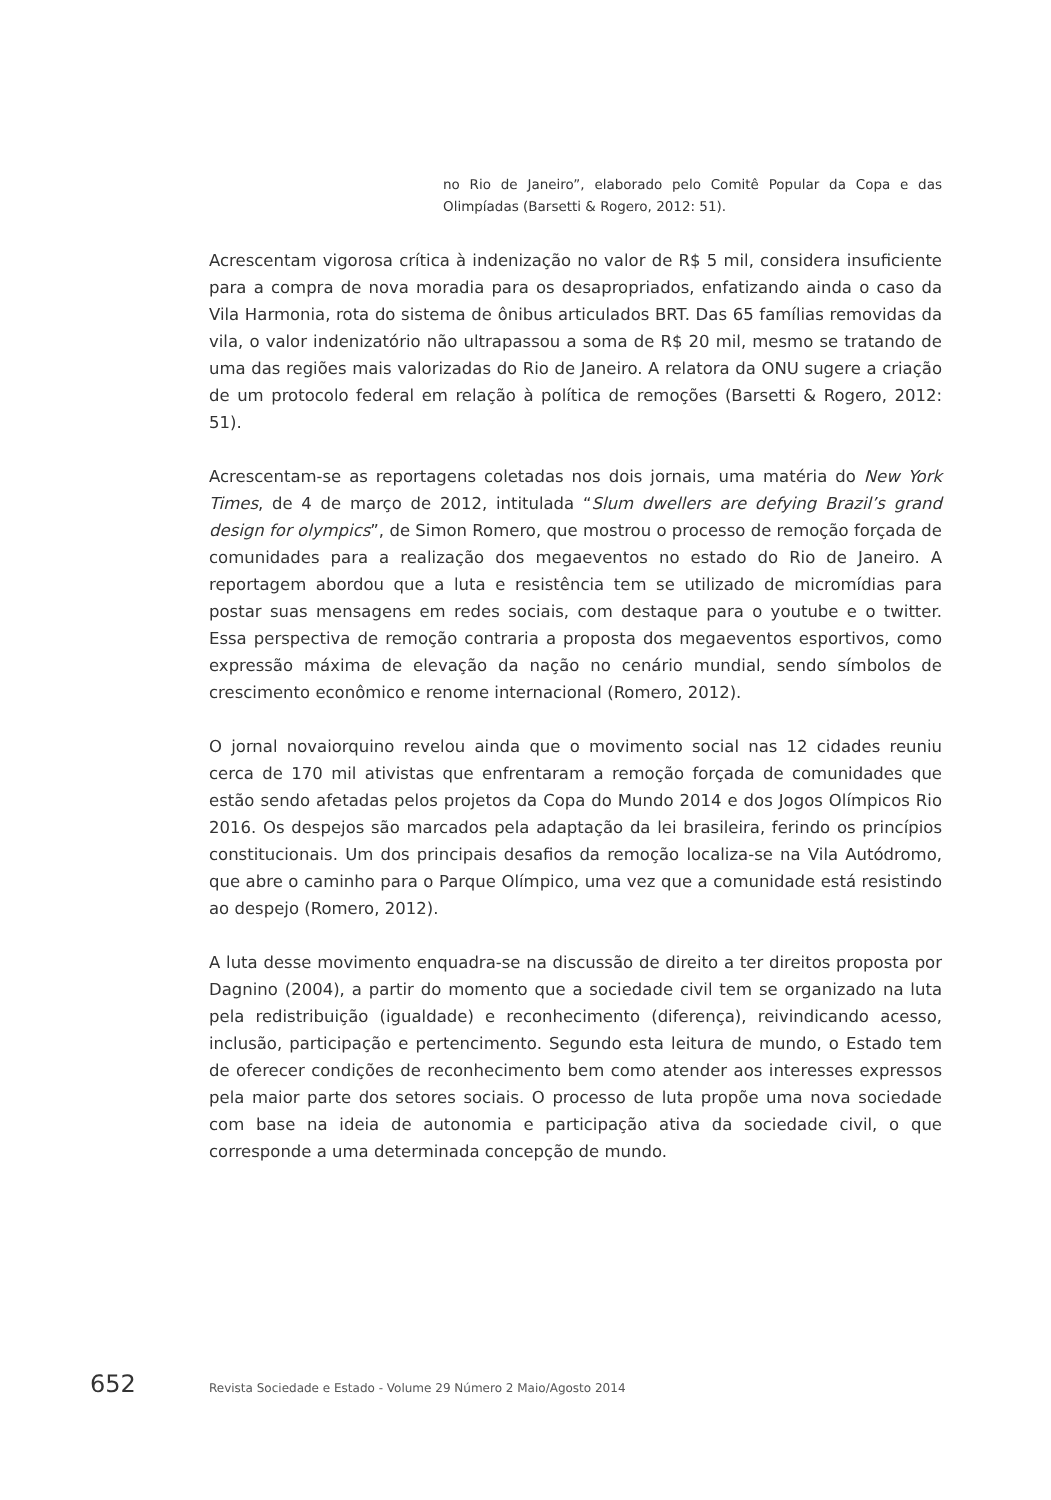no Rio de Janeiro”, elaborado pelo Comitê Popular da Copa e das Olimpíadas (Barsetti & Rogero, 2012: 51).
Acrescentam vigorosa crítica à indenização no valor de R$ 5 mil, considera insuficiente para a compra de nova moradia para os desapropriados, enfatizando ainda o caso da Vila Harmonia, rota do sistema de ônibus articulados BRT. Das 65 famílias removidas da vila, o valor indenizatório não ultrapassou a soma de R$ 20 mil, mesmo se tratando de uma das regiões mais valorizadas do Rio de Janeiro. A relatora da ONU sugere a criação de um protocolo federal em relação à política de remoções (Barsetti & Rogero, 2012: 51).
Acrescentam-se as reportagens coletadas nos dois jornais, uma matéria do New York Times, de 4 de março de 2012, intitulada “Slum dwellers are defying Brazil’s grand design for olympics”, de Simon Romero, que mostrou o processo de remoção forçada de comunidades para a realização dos megaeventos no estado do Rio de Janeiro. A reportagem abordou que a luta e resistência tem se utilizado de micromídias para postar suas mensagens em redes sociais, com destaque para o youtube e o twitter. Essa perspectiva de remoção contraria a proposta dos megaeventos esportivos, como expressão máxima de elevação da nação no cenário mundial, sendo símbolos de crescimento econômico e renome internacional (Romero, 2012).
O jornal novaiorquino revelou ainda que o movimento social nas 12 cidades reuniu cerca de 170 mil ativistas que enfrentaram a remoção forçada de comunidades que estão sendo afetadas pelos projetos da Copa do Mundo 2014 e dos Jogos Olímpicos Rio 2016. Os despejos são marcados pela adaptação da lei brasileira, ferindo os princípios constitucionais. Um dos principais desafios da remoção localiza-se na Vila Autódromo, que abre o caminho para o Parque Olímpico, uma vez que a comunidade está resistindo ao despejo (Romero, 2012).
A luta desse movimento enquadra-se na discussão de direito a ter direitos proposta por Dagnino (2004), a partir do momento que a sociedade civil tem se organizado na luta pela redistribuição (igualdade) e reconhecimento (diferença), reivindicando acesso, inclusão, participação e pertencimento. Segundo esta leitura de mundo, o Estado tem de oferecer condições de reconhecimento bem como atender aos interesses expressos pela maior parte dos setores sociais. O processo de luta propõe uma nova sociedade com base na ideia de autonomia e participação ativa da sociedade civil, o que corresponde a uma determinada concepção de mundo.
652 Revista Sociedade e Estado - Volume 29 Número 2 Maio/Agosto 2014